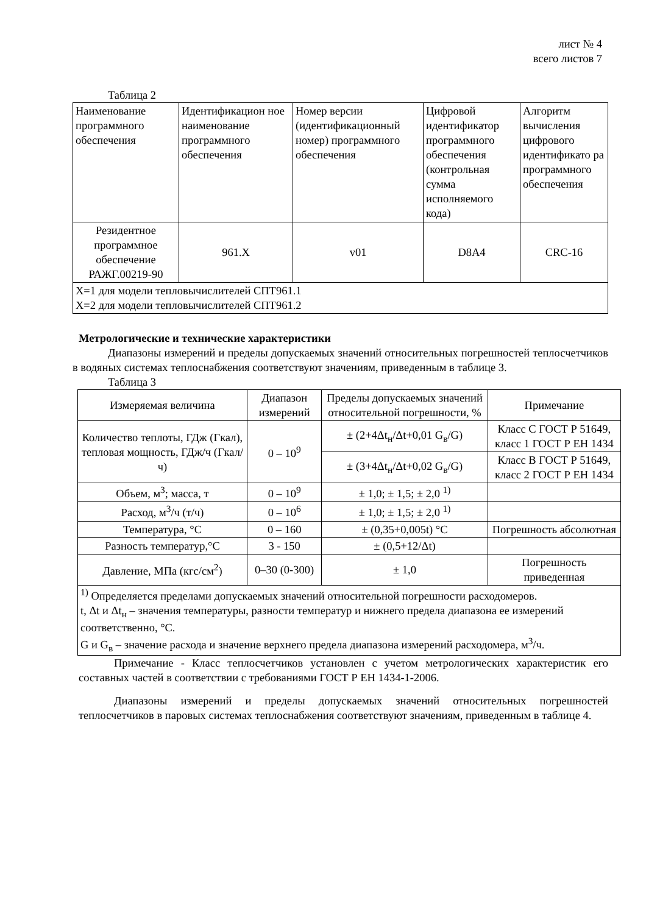лист № 4
всего листов 7
Таблица 2
| Наименование программного обеспечения | Идентификацион ное наименование программного обеспечения | Номер версии (идентификационный номер) программного обеспечения | Цифровой идентификатор программного обеспечения (контрольная сумма исполняемого кода) | Алгоритм вычисления цифрового идентификато ра программного обеспечения |
| --- | --- | --- | --- | --- |
| Резидентное программное обеспечение РАЖГ.00219-90 | 961.X | v01 | D8A4 | CRC-16 |
| X=1 для модели тепловычислителей СПТ961.1 X=2 для модели тепловычислителей СПТ961.2 | | | | |
Метрологические и технические характеристики
Диапазоны измерений и пределы допускаемых значений относительных погрешностей теплосчетчиков в водяных системах теплоснабжения соответствуют значениям, приведенным в таблице 3.
Таблица 3
| Измеряемая величина | Диапазон измерений | Пределы допускаемых значений относительной погрешности, % | Примечание |
| --- | --- | --- | --- |
| Количество теплоты, ГДж (Гкал), тепловая мощность, ГДж/ч (Гкал/ч) | 0 – 10<sup>9</sup> | ± (2+4Δt<sub>н</sub>/Δt+0,01 G<sub>в</sub>/G) | Класс С ГОСТ Р 51649, класс 1 ГОСТ Р ЕН 1434 |
| | | ± (3+4Δt<sub>н</sub>/Δt+0,02 G<sub>в</sub>/G) | Класс В ГОСТ Р 51649, класс 2 ГОСТ Р ЕН 1434 |
| Объем, м<sup>3</sup>; масса, т | 0 – 10<sup>9</sup> | ± 1,0; ± 1,5; ± 2,0 <sup>1)</sup> | |
| Расход, м<sup>3</sup>/ч (т/ч) | 0 – 10<sup>6</sup> | ± 1,0; ± 1,5; ± 2,0 <sup>1)</sup> | |
| Температура, °С | 0 – 160 | ± (0,35+0,005t) °С | Погрешность абсолютная |
| Разность температур,°С | 3 - 150 | ± (0,5+12/Δt) | |
| Давление, МПа (кгс/см<sup>2</sup>) | 0–30 (0-300) | ± 1,0 | Погрешность приведенная |
| <sup>1)</sup> Определяется пределами допускаемых значений относительной погрешности расходомеров. t, Δt и Δt<sub>н</sub> – значения температуры, разности температур и нижнего предела диапазона ее измерений соответственно, °С. G и G<sub>в</sub> – значение расхода и значение верхнего предела диапазона измерений расходомера, м<sup>3</sup>/ч. | | | |
Примечание - Класс теплосчетчиков установлен с учетом метрологических характеристик его составных частей в соответствии с требованиями ГОСТ Р ЕН 1434-1-2006.
Диапазоны измерений и пределы допускаемых значений относительных погрешностей теплосчетчиков в паровых системах теплоснабжения соответствуют значениям, приведенным в таблице 4.